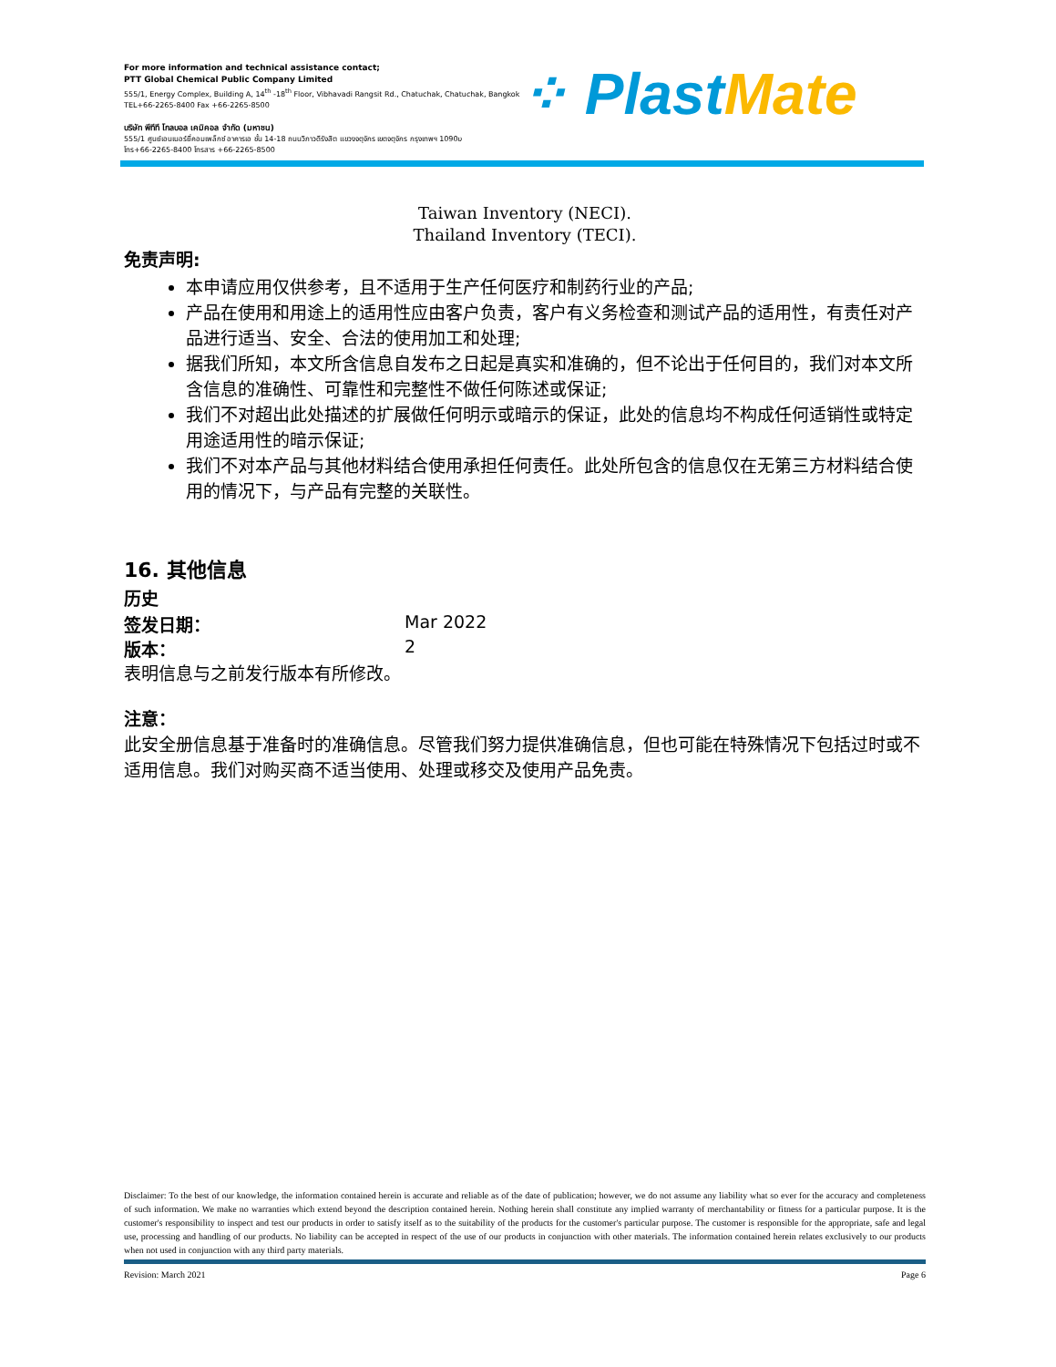For more information and technical assistance contact;
PTT Global Chemical Public Company Limited
555/1, Energy Complex, Building A, 14<sup>th</sup> -18<sup>th</sup> Floor, Vibhavadi Rangsit Rd., Chatuchak, Chatuchak, Bangkok
TEL+66-2265-8400 Fax +66-2265-8500
บริษัท พีทีที โกลบอล เคมิคอล จำกัด (มหาชน)
555/1 ศูนย์เอนเนอร์ยี่คอมเพล็กซ์ อาคารเอ ชั้น 14-18 ถนนวิภาวดีรังสิต แขวงจตุจักร เขตจตุจักร กรุงเทพฯ 1090υ
โทร+66-2265-8400 โทรสาร +66-2265-8500
⁘ PlastMate
Taiwan Inventory (NECI).
Thailand Inventory (TECI).
免责声明:
本申请应用仅供参考，且不适用于生产任何医疗和制药行业的产品;
产品在使用和用途上的适用性应由客户负责，客户有义务检查和测试产品的适用性，有责任对产品进行适当、安全、合法的使用加工和处理;
据我们所知，本文所含信息自发布之日起是真实和准确的，但不论出于任何目的，我们对本文所含信息的准确性、可靠性和完整性不做任何陈述或保证;
我们不对超出此处描述的扩展做任何明示或暗示的保证，此处的信息均不构成任何适销性或特定用途适用性的暗示保证;
我们不对本产品与其他材料结合使用承担任何责任。此处所包含的信息仅在无第三方材料结合使用的情况下，与产品有完整的关联性。
16. 其他信息
历史
签发日期： Mar 2022
版本： 2
表明信息与之前发行版本有所修改。
注意：
此安全册信息基于准备时的准确信息。尽管我们努力提供准确信息，但也可能在特殊情况下包括过时或不适用信息。我们对购买商不适当使用、处理或移交及使用产品免责。
Disclaimer: To the best of our knowledge, the information contained herein is accurate and reliable as of the date of publication; however, we do not assume any liability what so ever for the accuracy and completeness of such information. We make no warranties which extend beyond the description contained herein. Nothing herein shall constitute any implied warranty of merchantability or fitness for a particular purpose. It is the customer's responsibility to inspect and test our products in order to satisfy itself as to the suitability of the products for the customer's particular purpose. The customer is responsible for the appropriate, safe and legal use, processing and handling of our products. No liability can be accepted in respect of the use of our products in conjunction with other materials. The information contained herein relates exclusively to our products when not used in conjunction with any third party materials.
Revision: March 2021 Page 6